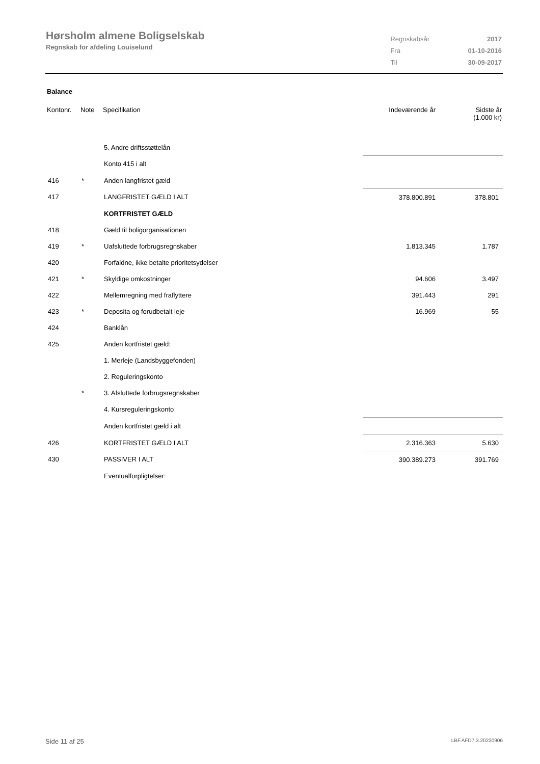Hørsholm almene Boligselskab
Regnskab for afdeling Louiselund
| Regnskabsår | 2017 |
| Fra | 01-10-2016 |
| Til | 30-09-2017 |
Balance
| Kontonr. | Note | Specifikation | Indeværende år | Sidste år (1.000 kr) |
| --- | --- | --- | --- | --- |
| | | 5. Andre driftsstøttelån | | |
| | | Konto 415 i alt | | |
| 416 | * | Anden langfristet gæld | | |
| 417 | | LANGFRISTET GÆLD I ALT | 378.800.891 | 378.801 |
| | | KORTFRISTET GÆLD | | |
| 418 | | Gæld til boligorganisationen | | |
| 419 | * | Uafsluttede forbrugsregnskaber | 1.813.345 | 1.787 |
| 420 | | Forfaldne, ikke betalte prioritetsydelser | | |
| 421 | * | Skyldige omkostninger | 94.606 | 3.497 |
| 422 | | Mellemregning med fraflyttere | 391.443 | 291 |
| 423 | * | Deposita og forudbetalt leje | 16.969 | 55 |
| 424 | | Banklån | | |
| 425 | | Anden kortfristet gæld: | | |
| | | 1. Merleje (Landsbyggefonden) | | |
| | | 2. Reguleringskonto | | |
| | * | 3. Afsluttede forbrugsregnskaber | | |
| | | 4. Kursreguleringskonto | | |
| | | Anden kortfristet gæld i alt | | |
| 426 | | KORTFRISTET GÆLD I ALT | 2.316.363 | 5.630 |
| 430 | | PASSIVER I ALT | 390.389.273 | 391.769 |
| | | Eventualforpligtelser: | | |
Side 11 af 25 LBF.AFD7.3.20220906